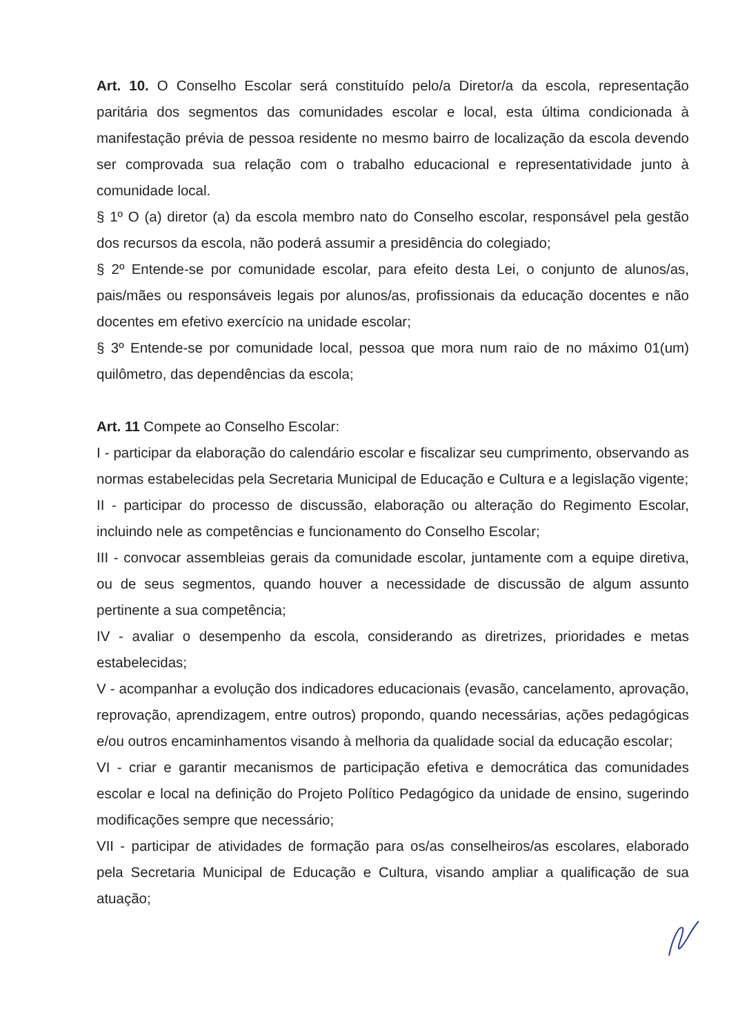Art. 10. O Conselho Escolar será constituído pelo/a Diretor/a da escola, representação paritária dos segmentos das comunidades escolar e local, esta última condicionada à manifestação prévia de pessoa residente no mesmo bairro de localização da escola devendo ser comprovada sua relação com o trabalho educacional e representatividade junto à comunidade local.
§ 1º O (a) diretor (a) da escola membro nato do Conselho escolar, responsável pela gestão dos recursos da escola, não poderá assumir a presidência do colegiado;
§ 2º Entende-se por comunidade escolar, para efeito desta Lei, o conjunto de alunos/as, pais/mães ou responsáveis legais por alunos/as, profissionais da educação docentes e não docentes em efetivo exercício na unidade escolar;
§ 3º Entende-se por comunidade local, pessoa que mora num raio de no máximo 01(um) quilômetro, das dependências da escola;
Art. 11 Compete ao Conselho Escolar:
I - participar da elaboração do calendário escolar e fiscalizar seu cumprimento, observando as normas estabelecidas pela Secretaria Municipal de Educação e Cultura e a legislação vigente;
II - participar do processo de discussão, elaboração ou alteração do Regimento Escolar, incluindo nele as competências e funcionamento do Conselho Escolar;
III - convocar assembleias gerais da comunidade escolar, juntamente com a equipe diretiva, ou de seus segmentos, quando houver a necessidade de discussão de algum assunto pertinente a sua competência;
IV - avaliar o desempenho da escola, considerando as diretrizes, prioridades e metas estabelecidas;
V - acompanhar a evolução dos indicadores educacionais (evasão, cancelamento, aprovação, reprovação, aprendizagem, entre outros) propondo, quando necessárias, ações pedagógicas e/ou outros encaminhamentos visando à melhoria da qualidade social da educação escolar;
VI - criar e garantir mecanismos de participação efetiva e democrática das comunidades escolar e local na definição do Projeto Político Pedagógico da unidade de ensino, sugerindo modificações sempre que necessário;
VII - participar de atividades de formação para os/as conselheiros/as escolares, elaborado pela Secretaria Municipal de Educação e Cultura, visando ampliar a qualificação de sua atuação;